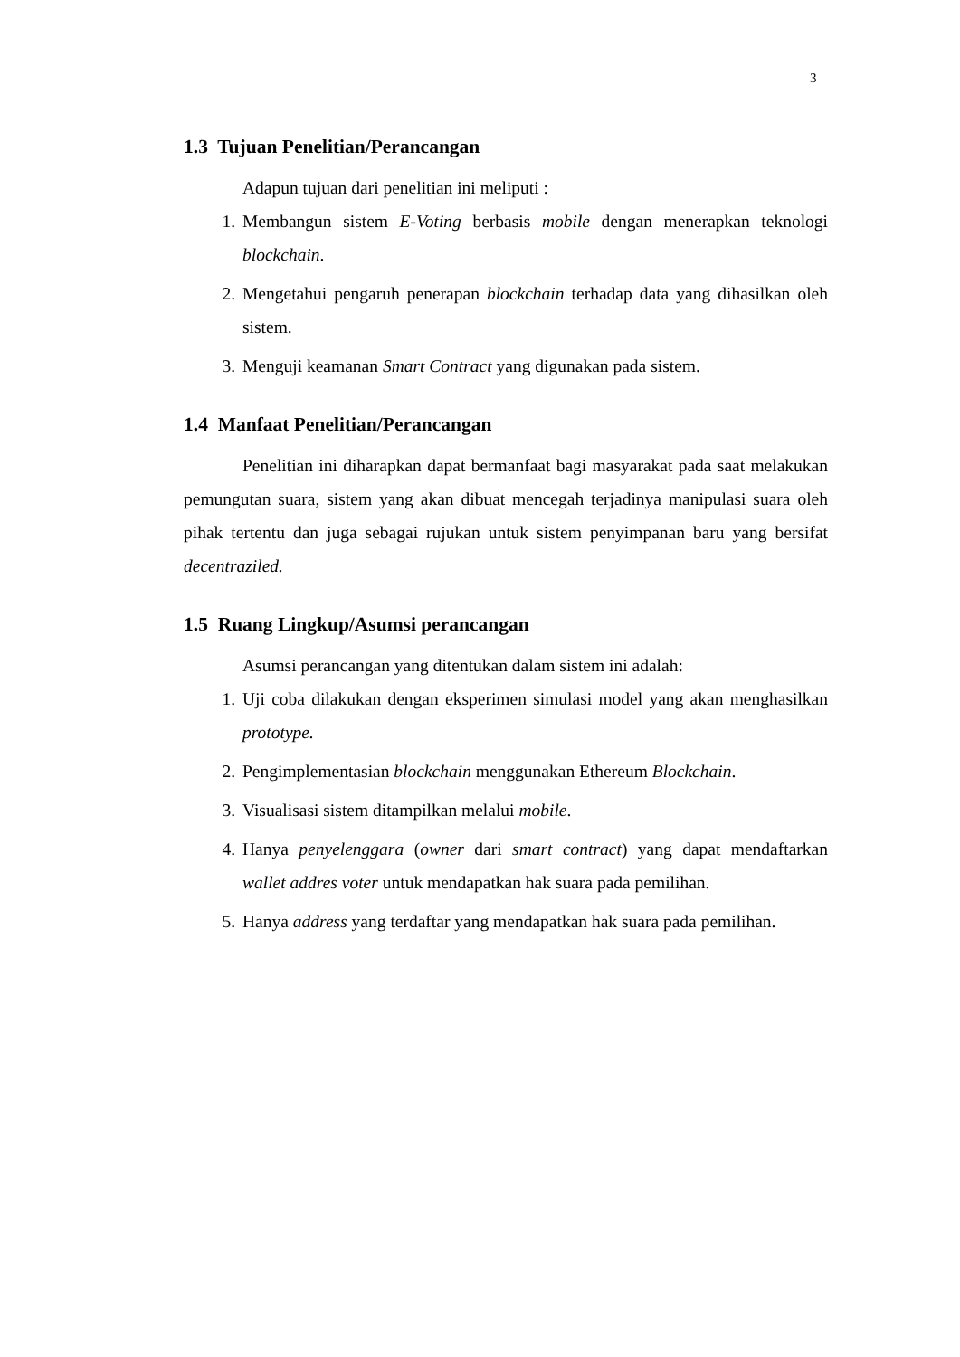3
1.3 Tujuan Penelitian/Perancangan
Adapun tujuan dari penelitian ini meliputi :
1. Membangun sistem E-Voting berbasis mobile dengan menerapkan teknologi blockchain.
2. Mengetahui pengaruh penerapan blockchain terhadap data yang dihasilkan oleh sistem.
3. Menguji keamanan Smart Contract yang digunakan pada sistem.
1.4 Manfaat Penelitian/Perancangan
Penelitian ini diharapkan dapat bermanfaat bagi masyarakat pada saat melakukan pemungutan suara, sistem yang akan dibuat mencegah terjadinya manipulasi suara oleh pihak tertentu dan juga sebagai rujukan untuk sistem penyimpanan baru yang bersifat decentraziled.
1.5 Ruang Lingkup/Asumsi perancangan
Asumsi perancangan yang ditentukan dalam sistem ini adalah:
1. Uji coba dilakukan dengan eksperimen simulasi model yang akan menghasilkan prototype.
2. Pengimplementasian blockchain menggunakan Ethereum Blockchain.
3. Visualisasi sistem ditampilkan melalui mobile.
4. Hanya penyelenggara (owner dari smart contract) yang dapat mendaftarkan wallet addres voter untuk mendapatkan hak suara pada pemilihan.
5. Hanya address yang terdaftar yang mendapatkan hak suara pada pemilihan.